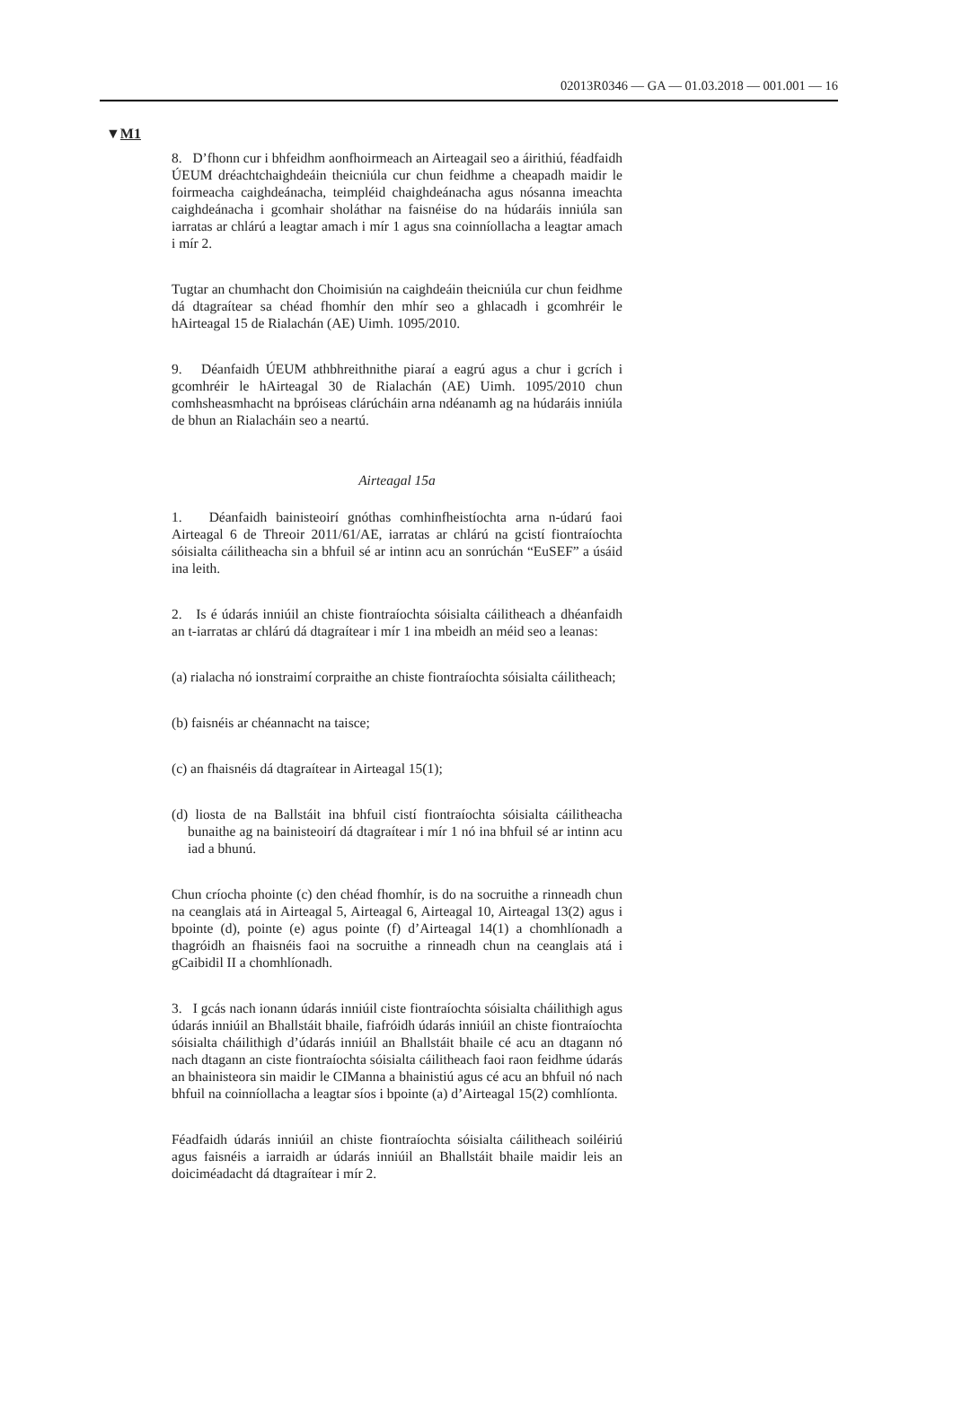02013R0346 — GA — 01.03.2018 — 001.001 — 16
▼M1
8. D’fhonn cur i bhfeidhm aonfhoirmeach an Airteagail seo a áirithiú, féadfaidh ÚEUM dréachtchaighdeáin theicniúla cur chun feidhme a cheapadh maidir le foirmeacha caighdeánacha, teimpléid chaighdeánacha agus nósanna imeachta caighdeánacha i gcomhair sholáthar na faisnéise do na húdaráis inniúla san iarratas ar chlárú a leagtar amach i mír 1 agus sna coinníollacha a leagtar amach i mír 2.
Tugtar an chumhacht don Choimisiún na caighdeáin theicniúla cur chun feidhme dá dtagraítear sa chéad fhomhír den mhír seo a ghlacadh i gcomhréir le hAirteagal 15 de Rialachán (AE) Uimh. 1095/2010.
9. Déanfaidh ÚEUM athbhreithnithe piaraí a eagrú agus a chur i gcrích i gcomhréir le hAirteagal 30 de Rialachán (AE) Uimh. 1095/2010 chun comhsheasmhacht na bpróiseas clárúcháin arna ndéanamh ag na húdaráis inniúla de bhun an Rialacháin seo a neartú.
Airteagal 15a
1. Déanfaidh bainisteoirí gnóthas comhinfheistíochta arna n-údarú faoi Airteagal 6 de Threoir 2011/61/AE, iarratas ar chlárú na gcistí fiontraíochta sóisialta cáilitheacha sin a bhfuil sé ar intinn acu an sonrúchán “EuSEF” a úsáid ina leith.
2. Is é údarás inniúil an chiste fiontraíochta sóisialta cáilitheach a dhéanfaidh an t-iarratas ar chlárú dá dtagraítear i mír 1 ina mbeidh an méid seo a leanas:
(a) rialacha nó ionstraimí corpraithe an chiste fiontraíochta sóisialta cáilitheach;
(b) faisnéis ar chéannacht na taisce;
(c) an fhaisnéis dá dtagraítear in Airteagal 15(1);
(d) liosta de na Ballstáit ina bhfuil cistí fiontraíochta sóisialta cáilitheacha bunaithe ag na bainisteoirí dá dtagraítear i mír 1 nó ina bhfuil sé ar intinn acu iad a bhunú.
Chun críocha phointe (c) den chéad fhomhír, is do na socruithe a rinneadh chun na ceanglais atá in Airteagal 5, Airteagal 6, Airteagal 10, Airteagal 13(2) agus i bpointe (d), pointe (e) agus pointe (f) d’Airteagal 14(1) a chomhlíonadh a thagróidh an fhaisnéis faoi na socruithe a rinneadh chun na ceanglais atá i gCaibidil II a chomhlíonadh.
3. I gcás nach ionann údarás inniúil ciste fiontraíochta sóisialta cháilithigh agus údarás inniúil an Bhallstáit bhaile, fiafróidh údarás inniúil an chiste fiontraíochta sóisialta cháilithigh d’údarás inniúil an Bhallstáit bhaile cé acu an dtagann nó nach dtagann an ciste fiontraíochta sóisialta cáilitheach faoi raon feidhme údarás an bhainisteora sin maidir le CIManna a bhainistiú agus cé acu an bhfuil nó nach bhfuil na coinníollacha a leagtar síos i bpointe (a) d’Airteagal 15(2) comhlíonta.
Féadfaidh údarás inniúil an chiste fiontraíochta sóisialta cáilitheach soiléiriú agus faisnéis a iarraidh ar údarás inniúil an Bhallstáit bhaile maidir leis an doiciméadacht dá dtagraítear i mír 2.